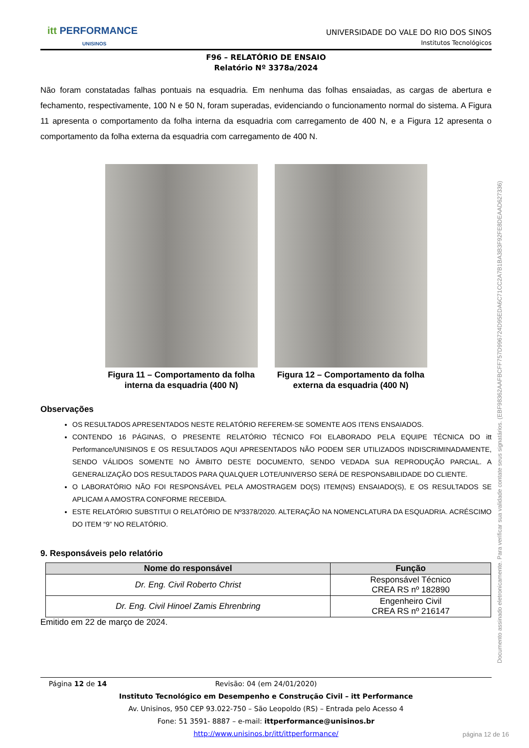Documento assinado eletronicamente. Para verificar sua validade contate seus signatários. (EBF98362AAFBCFF757D996724D95EDA6C71CC2A7B1BA3B3F92FE8DEAAD627336)
itt PERFORMANCE
UNISINOS
UNIVERSIDADE DO VALE DO RIO DOS SINOS
Institutos Tecnológicos
F96 – RELATÓRIO DE ENSAIO
Relatório Nº 3378a/2024
Não foram constatadas falhas pontuais na esquadria. Em nenhuma das folhas ensaiadas, as cargas de abertura e fechamento, respectivamente, 100 N e 50 N, foram superadas, evidenciando o funcionamento normal do sistema. A Figura 11 apresenta o comportamento da folha interna da esquadria com carregamento de 400 N, e a Figura 12 apresenta o comportamento da folha externa da esquadria com carregamento de 400 N.
Figura 11 – Comportamento da folha interna da esquadria (400 N)
Figura 12 – Comportamento da folha externa da esquadria (400 N)
Observações
OS RESULTADOS APRESENTADOS NESTE RELATÓRIO REFEREM-SE SOMENTE AOS ITENS ENSAIADOS.
CONTENDO 16 PÁGINAS, O PRESENTE RELATÓRIO TÉCNICO FOI ELABORADO PELA EQUIPE TÉCNICA DO itt Performance/UNISINOS E OS RESULTADOS AQUI APRESENTADOS NÃO PODEM SER UTILIZADOS INDISCRIMINADAMENTE, SENDO VÁLIDOS SOMENTE NO ÂMBITO DESTE DOCUMENTO, SENDO VEDADA SUA REPRODUÇÃO PARCIAL. A GENERALIZAÇÃO DOS RESULTADOS PARA QUALQUER LOTE/UNIVERSO SERÁ DE RESPONSABILIDADE DO CLIENTE.
O LABORATÓRIO NÃO FOI RESPONSÁVEL PELA AMOSTRAGEM DO(S) ITEM(NS) ENSAIADO(S), E OS RESULTADOS SE APLICAM A AMOSTRA CONFORME RECEBIDA.
ESTE RELATÓRIO SUBSTITUI O RELATÓRIO DE Nº3378/2020. ALTERAÇÃO NA NOMENCLATURA DA ESQUADRIA. ACRÉSCIMO DO ITEM “9” NO RELATÓRIO.
9. Responsáveis pelo relatório
| Nome do responsável | Função |
| --- | --- |
| Dr. Eng. Civil Roberto Christ | Responsável Técnico CREA RS nº 182890 |
| Dr. Eng. Civil Hinoel Zamis Ehrenbring | Engenheiro Civil CREA RS nº 216147 |
Emitido em 22 de março de 2024.
Página 12 de 14 Revisão: 04 (em 24/01/2020)
Instituto Tecnológico em Desempenho e Construção Civil – itt Performance
Av. Unisinos, 950 CEP 93.022-750 – São Leopoldo (RS) – Entrada pelo Acesso 4
Fone: 51 3591- 8887 – e-mail: ittperformance@unisinos.br
http://www.unisinos.br/itt/ittperformance/
página 12 de 16